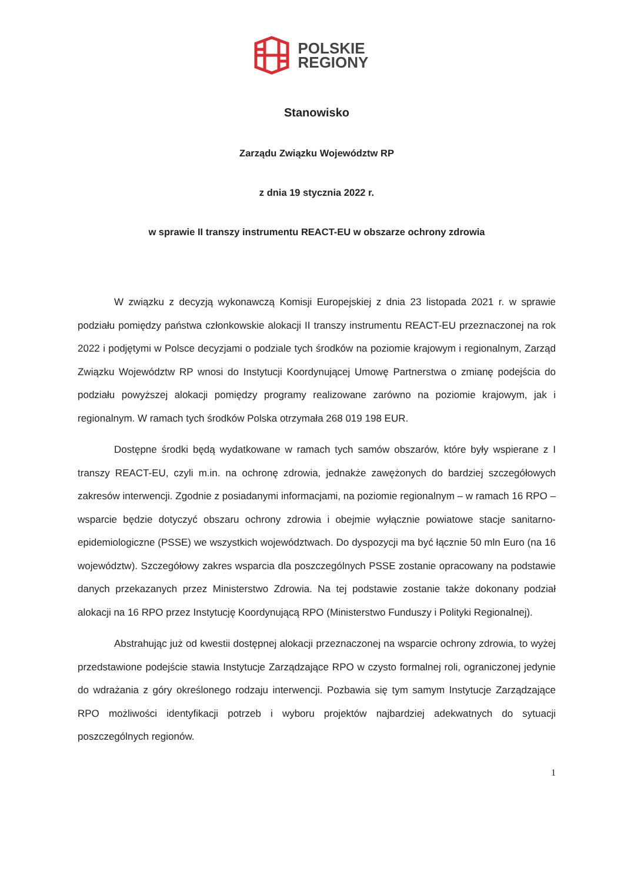POLSKIE
REGIONY
Stanowisko
Zarządu Związku Województw RP
z dnia 19 stycznia 2022 r.
w sprawie II transzy instrumentu REACT-EU w obszarze ochrony zdrowia
W związku z decyzją wykonawczą Komisji Europejskiej z dnia 23 listopada 2021 r. w sprawie podziału pomiędzy państwa członkowskie alokacji II transzy instrumentu REACT-EU przeznaczonej na rok 2022 i podjętymi w Polsce decyzjami o podziale tych środków na poziomie krajowym i regionalnym, Zarząd Związku Województw RP wnosi do Instytucji Koordynującej Umowę Partnerstwa o zmianę podejścia do podziału powyższej alokacji pomiędzy programy realizowane zarówno na poziomie krajowym, jak i regionalnym. W ramach tych środków Polska otrzymała 268 019 198 EUR.
Dostępne środki będą wydatkowane w ramach tych samów obszarów, które były wspierane z I transzy REACT-EU, czyli m.in. na ochronę zdrowia, jednakże zawężonych do bardziej szczegółowych zakresów interwencji. Zgodnie z posiadanymi informacjami, na poziomie regionalnym – w ramach 16 RPO – wsparcie będzie dotyczyć obszaru ochrony zdrowia i obejmie wyłącznie powiatowe stacje sanitarno-epidemiologiczne (PSSE) we wszystkich województwach. Do dyspozycji ma być łącznie 50 mln Euro (na 16 województw). Szczegółowy zakres wsparcia dla poszczególnych PSSE zostanie opracowany na podstawie danych przekazanych przez Ministerstwo Zdrowia. Na tej podstawie zostanie także dokonany podział alokacji na 16 RPO przez Instytucję Koordynującą RPO (Ministerstwo Funduszy i Polityki Regionalnej).
Abstrahując już od kwestii dostępnej alokacji przeznaczonej na wsparcie ochrony zdrowia, to wyżej przedstawione podejście stawia Instytucje Zarządzające RPO w czysto formalnej roli, ograniczonej jedynie do wdrażania z góry określonego rodzaju interwencji. Pozbawia się tym samym Instytucje Zarządzające RPO możliwości identyfikacji potrzeb i wyboru projektów najbardziej adekwatnych do sytuacji poszczególnych regionów.
1